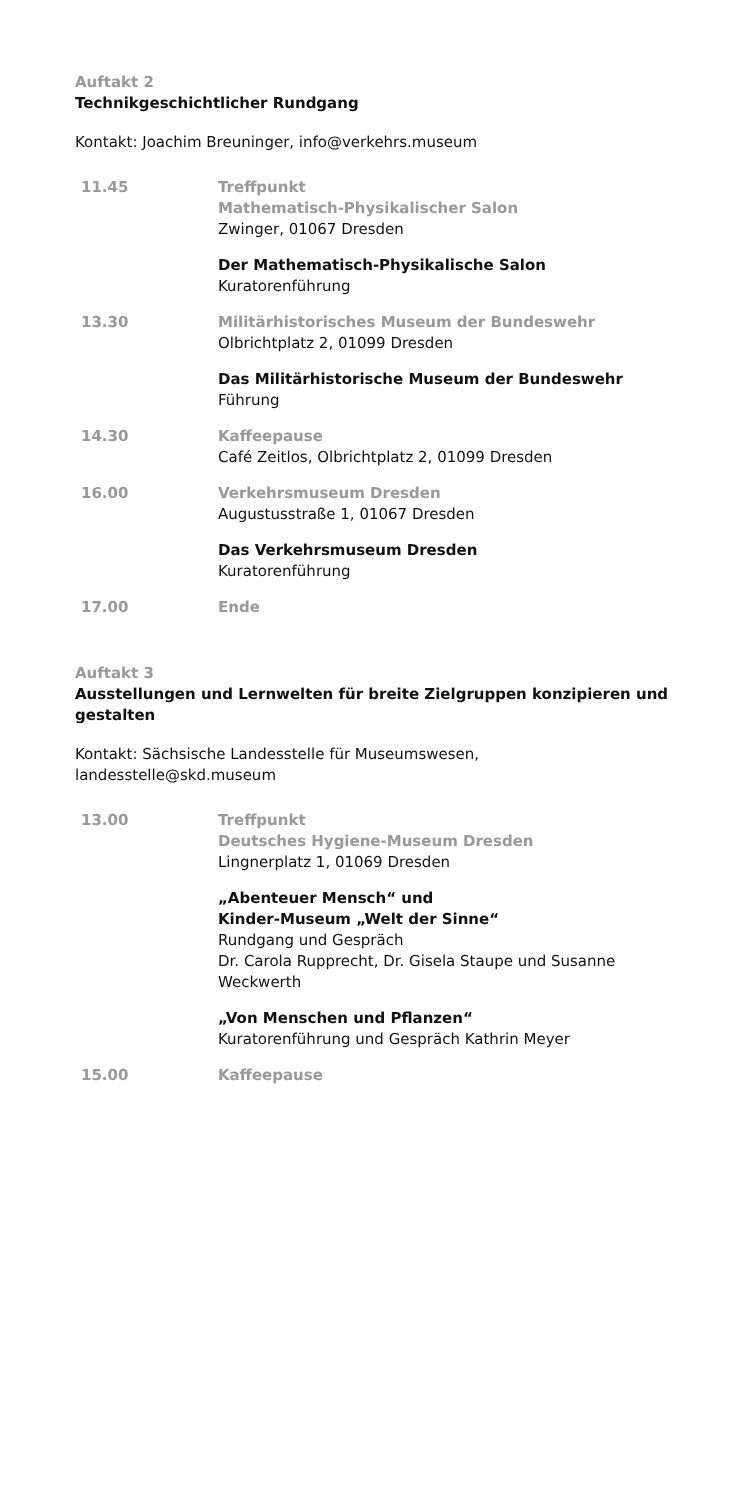Auftakt 2
Technikgeschichtlicher Rundgang
Kontakt: Joachim Breuninger, info@verkehrs.museum
11.45 Treffpunkt
Mathematisch-Physikalischer Salon
Zwinger, 01067 Dresden
Der Mathematisch-Physikalische Salon
Kuratorenführung
13.30 Militärhistorisches Museum der Bundeswehr
Olbrichtplatz 2, 01099 Dresden
Das Militärhistorische Museum der Bundeswehr
Führung
14.30 Kaffeepause
Café Zeitlos, Olbrichtplatz 2, 01099 Dresden
16.00 Verkehrsmuseum Dresden
Augustusstraße 1, 01067 Dresden
Das Verkehrsmuseum Dresden
Kuratorenführung
17.00 Ende
Auftakt 3
Ausstellungen und Lernwelten für breite Zielgruppen konzipieren und gestalten
Kontakt: Sächsische Landesstelle für Museumswesen,
landesstelle@skd.museum
13.00 Treffpunkt
Deutsches Hygiene-Museum Dresden
Lingnerplatz 1, 01069 Dresden
„Abenteuer Mensch“ und
Kinder-Museum „Welt der Sinne“
Rundgang und Gespräch
Dr. Carola Rupprecht, Dr. Gisela Staupe und Susanne Weckwerth
„Von Menschen und Pflanzen“
Kuratorenführung und Gespräch Kathrin Meyer
15.00 Kaffeepause